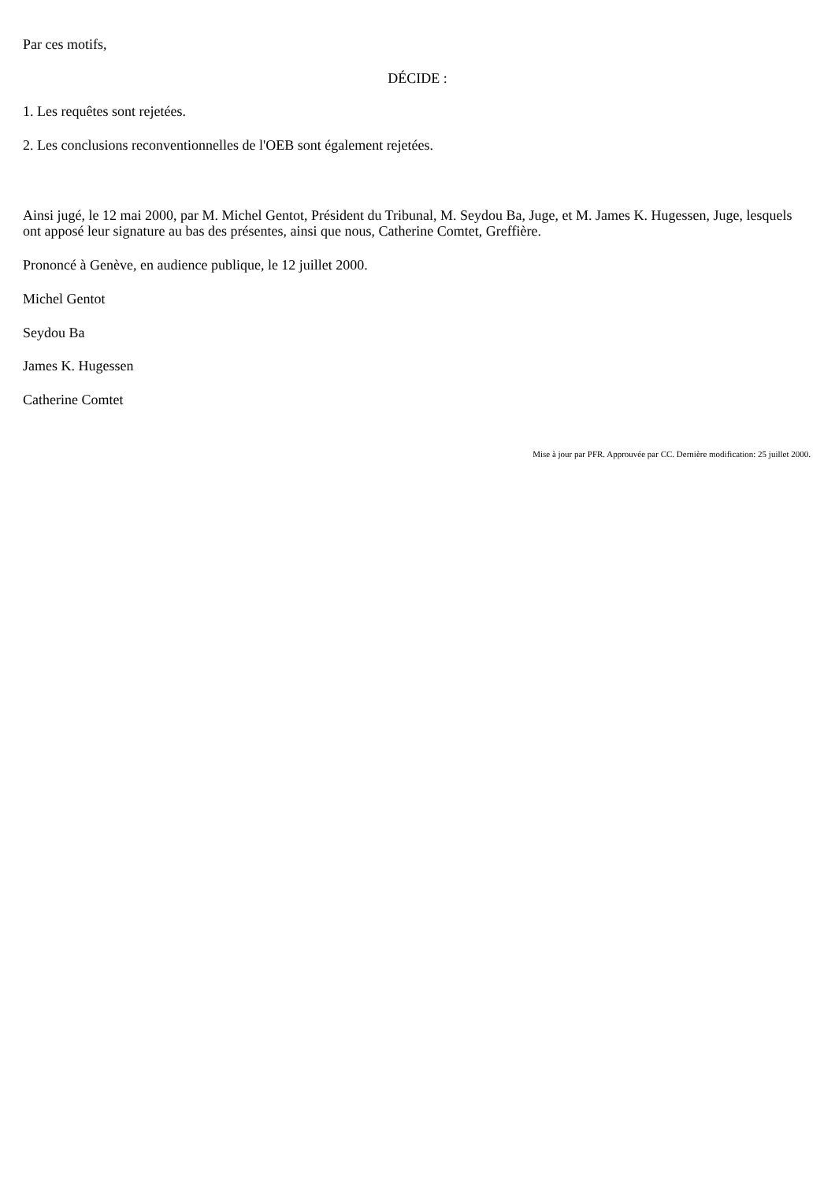Par ces motifs,
DÉCIDE :
1. Les requêtes sont rejetées.
2. Les conclusions reconventionnelles de l'OEB sont également rejetées.
Ainsi jugé, le 12 mai 2000, par M. Michel Gentot, Président du Tribunal, M. Seydou Ba, Juge, et M. James K. Hugessen, Juge, lesquels ont apposé leur signature au bas des présentes, ainsi que nous, Catherine Comtet, Greffière.
Prononcé à Genève, en audience publique, le 12 juillet 2000.
Michel Gentot
Seydou Ba
James K. Hugessen
Catherine Comtet
Mise à jour par PFR. Approuvée par CC. Dernière modification: 25 juillet 2000.